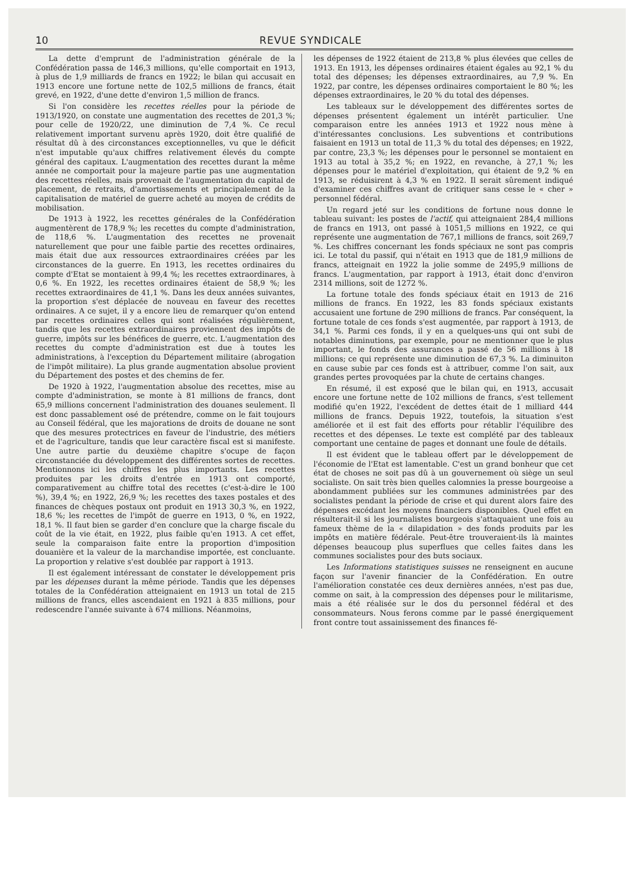10 REVUE SYNDICALE
La dette d'emprunt de l'administration générale de la Confédération passa de 146,3 millions, qu'elle comportait en 1913, à plus de 1,9 milliards de francs en 1922; le bilan qui accusait en 1913 encore une fortune nette de 102,5 millions de francs, était grevé, en 1922, d'une dette d'environ 1,5 million de francs.
Si l'on considère les recettes réelles pour la période de 1913/1920, on constate une augmentation des recettes de 201,3 %; pour celle de 1920/22, une diminution de 7,4 %. Ce recul relativement important survenu après 1920, doit être qualifié de résultat dû à des circonstances exceptionnelles, vu que le déficit n'est imputable qu'aux chiffres relativement élevés du compte général des capitaux. L'augmentation des recettes durant la même année ne comportait pour la majeure partie pas une augmentation des recettes réelles, mais provenait de l'augmentation du capital de placement, de retraits, d'amortissements et principalement de la capitalisation de matériel de guerre acheté au moyen de crédits de mobilisation.
De 1913 à 1922, les recettes générales de la Confédération augmentèrent de 178,9 %; les recettes du compte d'administration, de 118,6 %. L'augmentation des recettes ne provenait naturellement que pour une faible partie des recettes ordinaires, mais était due aux ressources extraordinaires créées par les circonstances de la guerre. En 1913, les recettes ordinaires du compte d'Etat se montaient à 99,4 %; les recettes extraordinares, à 0,6 %. En 1922, les recettes ordinaires étaient de 58,9 %; les recettes extraordinaires de 41,1 %. Dans les deux années suivantes, la proportion s'est déplacée de nouveau en faveur des recettes ordinaires. A ce sujet, il y a encore lieu de remarquer qu'on entend par recettes ordinaires celles qui sont réalisées régulièrement, tandis que les recettes extraordinaires proviennent des impôts de guerre, impôts sur les bénéfices de guerre, etc. L'augmentation des recettes du compte d'administration est due à toutes les administrations, à l'exception du Département militaire (abrogation de l'impôt militaire). La plus grande augmentation absolue provient du Département des postes et des chemins de fer.
De 1920 à 1922, l'augmentation absolue des recettes, mise au compte d'administration, se monte à 81 millions de francs, dont 65,9 millions concernent l'administration des douanes seulement. Il est donc passablement osé de prétendre, comme on le fait toujours au Conseil fédéral, que les majorations de droits de douane ne sont que des mesures protectrices en faveur de l'industrie, des métiers et de l'agriculture, tandis que leur caractère fiscal est si manifeste. Une autre partie du deuxième chapitre s'ocupe de façon circonstanciée du développement des différentes sortes de recettes. Mentionnons ici les chiffres les plus importants. Les recettes produites par les droits d'entrée en 1913 ont comporté, comparativement au chiffre total des recettes (c'est-à-dire le 100 %), 39,4 %; en 1922, 26,9 %; les recettes des taxes postales et des finances de chèques postaux ont produit en 1913 30,3 %, en 1922, 18,6 %; les recettes de l'impôt de guerre en 1913, 0 %, en 1922, 18,1 %. Il faut bien se garder d'en conclure que la charge fiscale du coût de la vie était, en 1922, plus faible qu'en 1913. A cet effet, seule la comparaison faite entre la proportion d'imposition douanière et la valeur de la marchandise importée, est concluante. La proportion y relative s'est doublée par rapport à 1913.
Il est également intéressant de constater le développement pris par les dépenses durant la même période. Tandis que les dépenses totales de la Confédération atteignaient en 1913 un total de 215 millions de francs, elles ascendaient en 1921 à 835 millions, pour redescendre l'année suivante à 674 millions. Néanmoins,
les dépenses de 1922 étaient de 213,8 % plus élevées que celles de 1913. En 1913, les dépenses ordinaires étaient égales au 92,1 % du total des dépenses; les dépenses extraordinaires, au 7,9 %. En 1922, par contre, les dépenses ordinaires comportaient le 80 %; les dépenses extraordinaires, le 20 % du total des dépenses.
Les tableaux sur le développement des différentes sortes de dépenses présentent également un intérêt particulier. Une comparaison entre les années 1913 et 1922 nous mène à d'intéressantes conclusions. Les subventions et contributions faisaient en 1913 un total de 11,3 % du total des dépenses; en 1922, par contre, 23,3 %; les dépenses pour le personnel se montaient en 1913 au total à 35,2 %; en 1922, en revanche, à 27,1 %; les dépenses pour le matériel d'exploitation, qui étaient de 9,2 % en 1913, se réduisirent à 4,3 % en 1922. Il serait sûrement indiqué d'examiner ces chiffres avant de critiquer sans cesse le « cher » personnel fédéral.
Un regard jeté sur les conditions de fortune nous donne le tableau suivant: les postes de l'actif, qui atteignaient 284,4 millions de francs en 1913, ont passé à 1051,5 millions en 1922, ce qui représente une augmentation de 767,1 millions de francs, soit 269,7 %. Les chiffres concernant les fonds spéciaux ne sont pas compris ici. Le total du passif, qui n'était en 1913 que de 181,9 millions de francs, atteignait en 1922 la jolie somme de 2495,9 millions de francs. L'augmentation, par rapport à 1913, était donc d'environ 2314 millions, soit de 1272 %.
La fortune totale des fonds spéciaux était en 1913 de 216 millions de francs. En 1922, les 83 fonds spéciaux existants accusaient une fortune de 290 millions de francs. Par conséquent, la fortune totale de ces fonds s'est augmentée, par rapport à 1913, de 34,1 %. Parmi ces fonds, il y en a quelques-uns qui ont subi de notables diminutions, par exemple, pour ne mentionner que le plus important, le fonds des assurances a passé de 56 millions à 18 millions; ce qui représente une diminution de 67,3 %. La diminuiton en cause subie par ces fonds est à attribuer, comme l'on sait, aux grandes pertes provoquées par la chute de certains changes.
En résumé, il est exposé que le bilan qui, en 1913, accusait encore une fortune nette de 102 millions de francs, s'est tellement modifié qu'en 1922, l'excédent de dettes était de 1 milliard 444 millions de francs. Depuis 1922, toutefois, la situation s'est améliorée et il est fait des efforts pour rétablir l'équilibre des recettes et des dépenses. Le texte est complété par des tableaux comportant une centaine de pages et donnant une foule de détails.
Il est évident que le tableau offert par le développement de l'économie de l'Etat est lamentable. C'est un grand bonheur que cet état de choses ne soit pas dû à un gouvernement où siège un seul socialiste. On sait très bien quelles calomnies la presse bourgeoise a abondamment publiées sur les communes administrées par des socialistes pendant la période de crise et qui durent alors faire des dépenses excédant les moyens financiers disponibles. Quel effet en résulterait-il si les journalistes bourgeois s'attaquaient une fois au fameux thème de la « dilapidation » des fonds produits par les impôts en matière fédérale. Peut-être trouveraient-ils là maintes dépenses beaucoup plus superflues que celles faites dans les communes socialistes pour des buts sociaux.
Les Informations statistiques suisses ne renseignent en aucune façon sur l'avenir financier de la Confédération. En outre l'amélioration constatée ces deux dernières années, n'est pas due, comme on sait, à la compression des dépenses pour le militarisme, mais a été réalisée sur le dos du personnel fédéral et des consommateurs. Nous ferons comme par le passé énergiquement front contre tout assainissement des finances fé-